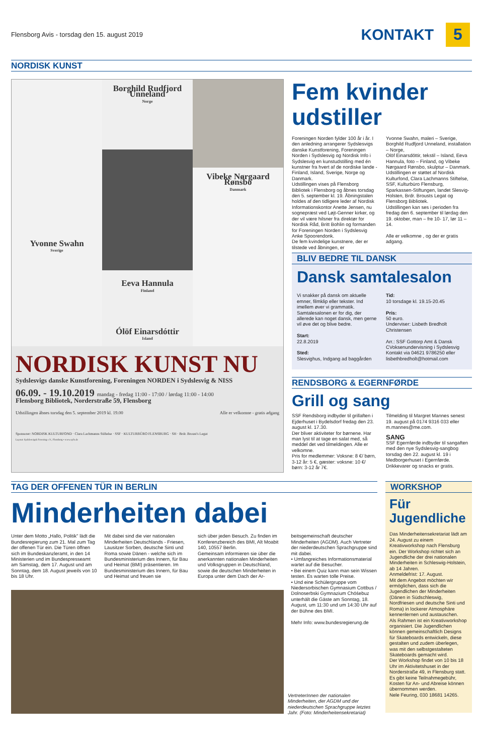Flensborg Avis - torsdag den 15. august 2019 KONTAKT 5
NORDISK KUNST
Yvonne Swahn
Sverige
Borghild Rudfjord Unneland
Norge
Eeva Hannula
Finland
Ólöf Einarsdóttir
Island
Vibeke Nørgaard Rønsbo
Danmark
NORDISK KUNST NU
Sydslesvigs danske Kunstforening, Foreningen NORDEN i Sydslesvig & NISS
06.09. - 19.10.2019 mandag - fredag 11:00 - 17:00 / lørdag 11:00 - 14:00
Flensborg Bibliotek, Norderstraße 59, Flensborg
Udstillingen åbnes torsdag den 5. september 2019 kl. 19.00 Alle er velkomne - gratis adgang
Sponsorer: NORDISK KULTURFOND · Clara Lachmanns Stiftelse · SSF · KULTURBÜRO FLENSBURG · SH · Brdr. Broust's Legat
Layout: Sydslesvigsk Forening e.V., Flensborg • www.syfo.de
Fem kvinder udstiller
Foreningen Norden fylder 100 år i år. I den anledning arrangerer Sydslesvigs danske Kunstforening, Foreningen Norden i Sydslesvig og Nordisk Info i Sydslesvig en kunstudstilling med én kunstner fra hvert af de nordiske lande - Finland, Island, Sverige, Norge og Danmark.
Udstillingen vises på Flensborg Bibliotek i Flensborg og åbnes torsdag den 5. september kl. 19. Åbningstalen holdes af den tidligere leder af Nordisk Informationskontor Anette Jensen, nu sognepræst ved Løjt-Genner kirker, og der vil være hilsner fra direktør for Nordisk Råd, Britt Bohlin og formanden for Foreningen Norden i Sydslesvig Anke Spoorendonk.
De fem kvindelige kunstnere, der er tilstede ved åbningen, er
Yvonne Swahn, maleri – Sverige, Borghild Rudfjord Unneland, installation – Norge,
Olöf Einarsdóttir, tekstil – Island, Eeva Hannula, foto – Finland, og Vibeke Nørgaard Rønsbo, skulptur – Danmark.
Udstillingen er støttet af Nordisk Kulturfond, Clara Lachmanns Stiftelse, SSF, Kulturbüro Flensburg, Sparkassen-Stiftungen, landet Slesvig-Holsten, Brdr. Brousts Legat og Flensborg Bibliotek.
Udstillingen kan ses i perioden fra fredag den 6. september til lørdag den 19. oktober, man – fre 10- 17, lør 11 – 14.
Alle er velkomne , og der er gratis adgang.
BLIV BEDRE TIL DANSK
Dansk samtalesalon
Vi snakker på dansk om aktuelle emner, filmklip eller tekster. Ind imellem øver vi grammatik. Samtalesalonen er for dig, der allerede kan noget dansk, men gerne vil øve det og blive bedre.
Start:
22.8.2019
Sted:
Slesvighus, Indgang ad baggården
Tid:
10 torsdage kl. 19.15-20.45
Pris:
50 euro.
Underviser: Lisbeth Bredholt Christensen
Arr.: SSF Gottorp Amt & Dansk CVoksenundervisning i Sydslesvig Kontakt via 04621 9786250 eller lisbethbredholt@hotmail.com
RENDSBORG & EGERNFØRDE
Grill og sang
SSF Rendsborg indbyder til grillaften i Ejderhuset i Bydelsdorf fredag den 23. august kl. 17.30.
Der bliver aktiviteter for børnene. Har man lyst til at tage en salat med, så meddel det ved tilmeldingen. Alle er velkomne.
Pris for medlemmer: Voksne: 8 €/ børn, 3-12 år: 5 €, gæster: voksne: 10 €/ børn: 3-12 år 7€.
Tilmelding til Margret Mannes senest 19. august på 0174 9316 033 eller m.mannes@me.com.
SANG
SSF Egernførde indbyder til sangaften med den nye Sydslesvig-sangbog torsdag den 22. august kl. 19 i Medborgerhuset i Egernførde. Drikkevarer og snacks er gratis.
TAG DER OFFENEN TÜR IN BERLIN
Minderheiten dabei
Unter dem Motto „Hallo, Politik" lädt die Bundesregierung zum 21. Mal zum Tag der offenen Tür ein. Die Türen öffnen sich im Bundeskanzleramt, in den 14 Ministerien und im Bundespresseamt am Samstag, dem 17. August und am Sonntag, dem 18. August jeweils von 10 bis 18 Uhr.
Mit dabei sind die vier nationalen Minderheiten Deutschlands - Friesen, Lausitzer Sorben, deutsche Sinti und Roma sowie Dänen - welche sich im Bundesministerium des Innern, für Bau und Heimat (BMI) präsentieren. Im Bundesministerium des Innern, für Bau und Heimat und freuen sie
sich über jeden Besuch. Zu finden im Konferenzbereich des BMI, Alt Moabit 140, 10557 Berlin.
Gemeinsam informieren sie über die anerkannten nationalen Minderheiten und Volksgruppen in Deutschland, sowie die deutschen Minderheiten in Europa unter dem Dach der Ar-
beitsgemeinschaft deutscher Minderheiten (AGDM). Auch Vertreter der niederdeutschen Sprachgruppe sind mit dabei.
• Umfangreiches Informationsmaterial wartet auf die Besucher.
• Bei einem Quiz kann man sein Wissen testen. Es warten tolle Preise.
• Und eine Schülergruppe vom Niedersorbischen Gymnasium Cottbus / Dolnoserbski Gymnazium Chóśebuz unterhält die Gäste am Sonntag, 18. August, um 11:30 und um 14:30 Uhr auf der Bühne des BMI.
Mehr Info: www.bundesregierung.de
VertreterInnen der nationalen Minderheiten, der AGDM und der niederdeutschen Sprachgruppe letztes Jahr. (Foto: Minderheitensekretariat)
WORKSHOP
Für Jugendliche
Das Minderheitensekretariat lädt am 24. August zu einem Kreativworkshop nach Flensburg ein. Der Workshop richtet sich an Jugendliche der drei nationalen Minderheiten in Schleswig-Holstein, ab 14 Jahren.
Anmeldefrist: 17. August.
Mit dem Angebot möchten wir ermöglichen, dass sich die Jugendlichen der Minderheiten (Dänen in Südschleswig, Nordfriesen und deutsche Sinti und Roma) in lockerer Atmosphäre kennenlernen und austauschen.
Als Rahmen ist ein Kreativworkshop organisiert. Die Jugendlichen können gemeinschaftlich Designs für Skateboards entwickeln, diese gestalten und zudem überlegen, was mit den selbstgestalteten Skateboards gemacht wird.
Der Workshop findet von 10 bis 18 Uhr im Aktivitetshuset in der Norderstraße 49, in Flensburg statt.
Es gibt keine Teilnahmegebühr, Kosten für An- und Abreise können übernommen werden.
Nele Feuring, 030 18681 14265.